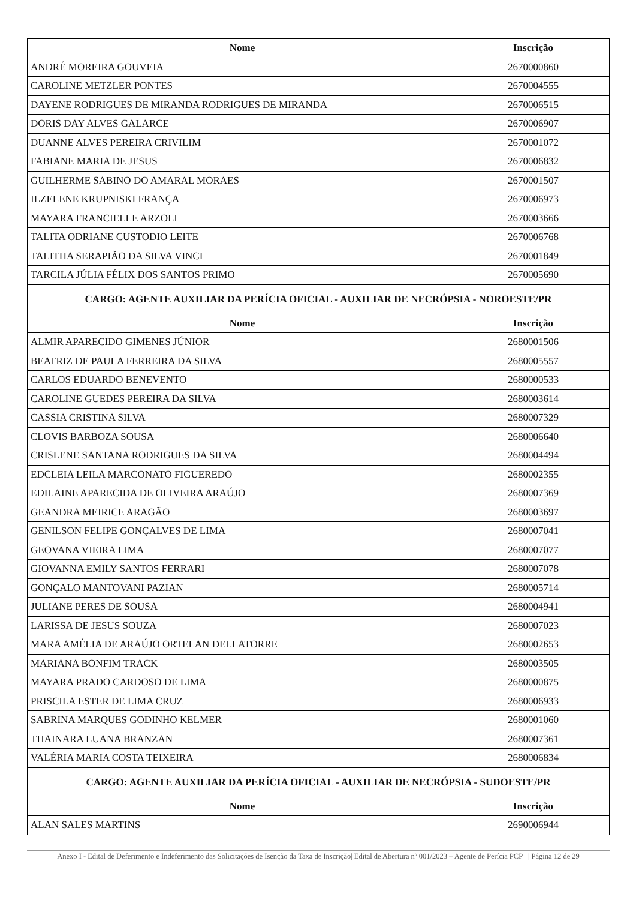| Nome | Inscrição |
| --- | --- |
| ANDRÉ MOREIRA GOUVEIA | 2670000860 |
| CAROLINE METZLER PONTES | 2670004555 |
| DAYENE RODRIGUES DE MIRANDA RODRIGUES DE MIRANDA | 2670006515 |
| DORIS DAY ALVES GALARCE | 2670006907 |
| DUANNE ALVES PEREIRA CRIVILIM | 2670001072 |
| FABIANE MARIA DE JESUS | 2670006832 |
| GUILHERME SABINO DO AMARAL MORAES | 2670001507 |
| ILZELENE KRUPNISKI FRANÇA | 2670006973 |
| MAYARA FRANCIELLE ARZOLI | 2670003666 |
| TALITA ODRIANE CUSTODIO LEITE | 2670006768 |
| TALITHA SERAPIÃO DA SILVA VINCI | 2670001849 |
| TARCILA JÚLIA FÉLIX DOS SANTOS PRIMO | 2670005690 |
| CARGO: AGENTE AUXILIAR DA PERÍCIA OFICIAL - AUXILIAR DE NECRÓPSIA - NOROESTE/PR | |
| Nome | Inscrição |
| ALMIR APARECIDO GIMENES JÚNIOR | 2680001506 |
| BEATRIZ DE PAULA FERREIRA DA SILVA | 2680005557 |
| CARLOS EDUARDO BENEVENTO | 2680000533 |
| CAROLINE GUEDES PEREIRA DA SILVA | 2680003614 |
| CASSIA CRISTINA SILVA | 2680007329 |
| CLOVIS BARBOZA SOUSA | 2680006640 |
| CRISLENE SANTANA RODRIGUES DA SILVA | 2680004494 |
| EDCLEIA LEILA MARCONATO FIGUEREDO | 2680002355 |
| EDILAINE APARECIDA DE OLIVEIRA ARAÚJO | 2680007369 |
| GEANDRA MEIRICE ARAGÃO | 2680003697 |
| GENILSON FELIPE GONÇALVES DE LIMA | 2680007041 |
| GEOVANA VIEIRA LIMA | 2680007077 |
| GIOVANNA EMILY SANTOS FERRARI | 2680007078 |
| GONÇALO MANTOVANI PAZIAN | 2680005714 |
| JULIANE PERES DE SOUSA | 2680004941 |
| LARISSA DE JESUS SOUZA | 2680007023 |
| MARA AMÉLIA DE ARAÚJO ORTELAN DELLATORRE | 2680002653 |
| MARIANA BONFIM TRACK | 2680003505 |
| MAYARA PRADO CARDOSO DE LIMA | 2680000875 |
| PRISCILA ESTER DE LIMA CRUZ | 2680006933 |
| SABRINA MARQUES GODINHO KELMER | 2680001060 |
| THAINARA LUANA BRANZAN | 2680007361 |
| VALÉRIA MARIA COSTA TEIXEIRA | 2680006834 |
| CARGO: AGENTE AUXILIAR DA PERÍCIA OFICIAL - AUXILIAR DE NECRÓPSIA - SUDOESTE/PR | |
| Nome | Inscrição |
| ALAN SALES MARTINS | 2690006944 |
Anexo I - Edital de Deferimento e Indeferimento das Solicitações de Isenção da Taxa de Inscrição| Edital de Abertura nº 001/2023 – Agente de Perícia PCP | Página 12 de 29